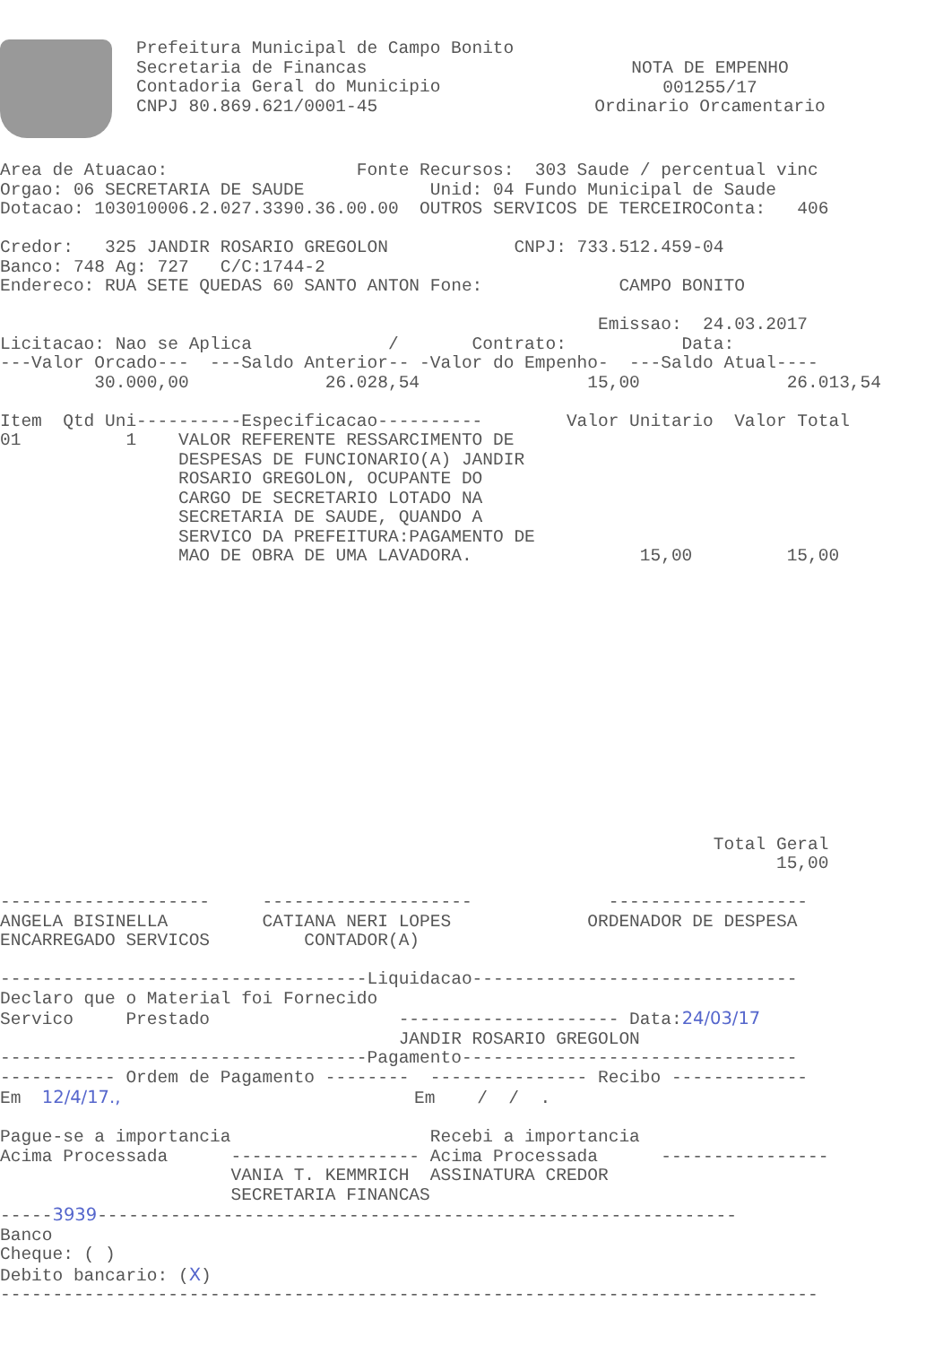Prefeitura Municipal de Campo Bonito
Secretaria de Financas
Contadoria Geral do Municipio
CNPJ 80.869.621/0001-45
NOTA DE EMPENHO
001255/17
Ordinario Orcamentario
Area de Atuacao:                  Fonte Recursos:  303 Saude / percentual vinc
Orgao: 06 SECRETARIA DE SAUDE            Unid: 04 Fundo Municipal de Saude
Dotacao: 103010006.2.027.3390.36.00.00  OUTROS SERVICOS DE TERCEIROConta:   406

Credor:   325 JANDIR ROSARIO GREGOLON            CNPJ: 733.512.459-04
Banco: 748 Ag: 727   C/C:1744-2
Endereco: RUA SETE QUEDAS 60 SANTO ANTON Fone:             CAMPO BONITO

                                                         Emissao:  24.03.2017
Licitacao: Nao se Aplica             /       Contrato:           Data:
---Valor Orcado---  ---Saldo Anterior-- -Valor do Empenho-  ---Saldo Atual----
         30.000,00             26.028,54                15,00              26.013,54

Item  Qtd Uni----------Especificacao----------        Valor Unitario  Valor Total
01          1    VALOR REFERENTE RESSARCIMENTO DE
                 DESPESAS DE FUNCIONARIO(A) JANDIR
                 ROSARIO GREGOLON, OCUPANTE DO
                 CARGO DE SECRETARIO LOTADO NA
                 SECRETARIA DE SAUDE, QUANDO A
                 SERVICO DA PREFEITURA:PAGAMENTO DE
                 MAO DE OBRA DE UMA LAVADORA.                15,00         15,00
                                                                    Total Geral
                                                                          15,00

--------------------     --------------------             -------------------
ANGELA BISINELLA         CATIANA NERI LOPES             ORDENADOR DE DESPESA
ENCARREGADO SERVICOS         CONTADOR(A)

-----------------------------------Liquidacao-------------------------------
Declaro que o Material foi Fornecido
Servico     Prestado                  --------------------- Data:24/03/17
                                      JANDIR ROSARIO GREGOLON
-----------------------------------Pagamento--------------------------------
----------- Ordem de Pagamento --------  --------------- Recibo -------------
Em  12/4/17.,                            Em    /  /  .

Pague-se a importancia                   Recebi a importancia
Acima Processada      ------------------ Acima Processada      ----------------
                      VANIA T. KEMMRICH  ASSINATURA CREDOR
                      SECRETARIA FINANCAS
-----3939-------------------------------------------------------------
Banco
Cheque: ( )
Debito bancario: (X)
------------------------------------------------------------------------------